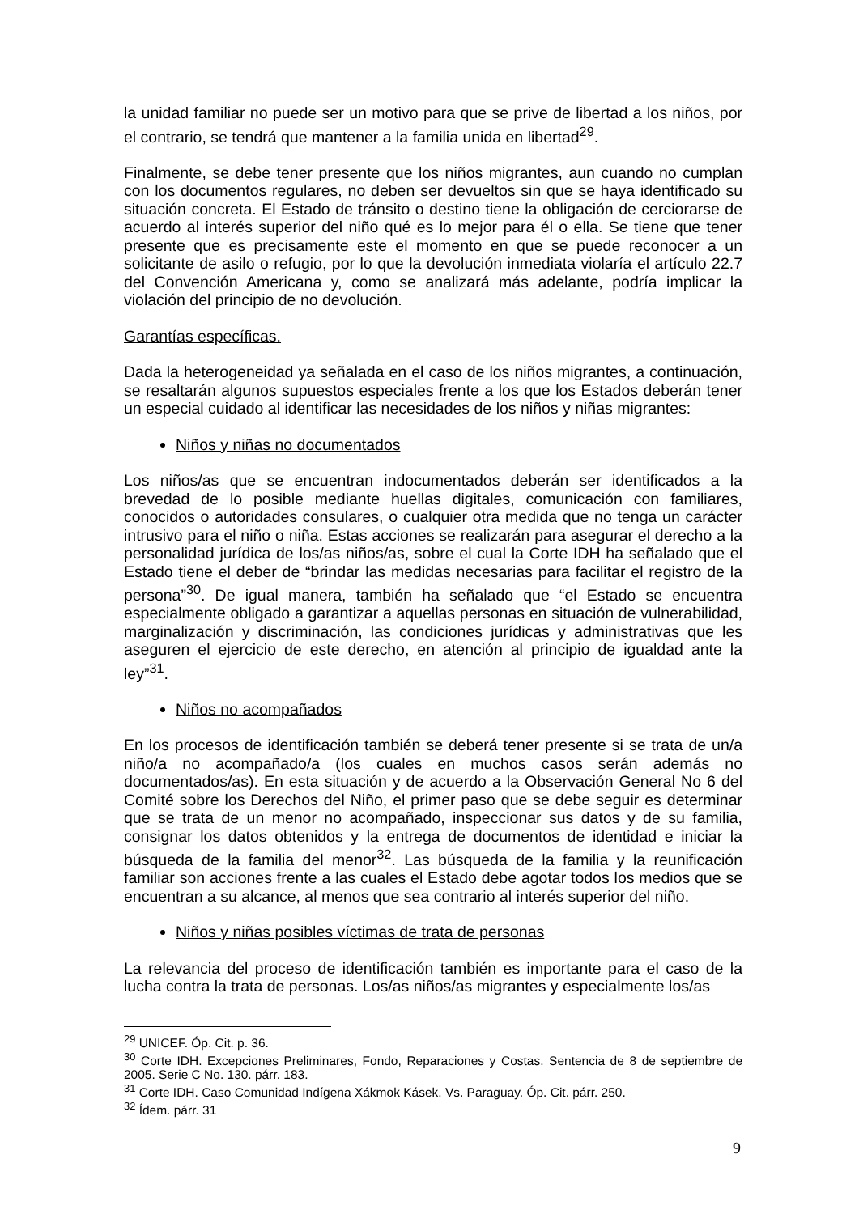la unidad familiar no puede ser un motivo para que se prive de libertad a los niños, por el contrario, se tendrá que mantener a la familia unida en libertad<sup>29</sup>.
Finalmente, se debe tener presente que los niños migrantes, aun cuando no cumplan con los documentos regulares, no deben ser devueltos sin que se haya identificado su situación concreta. El Estado de tránsito o destino tiene la obligación de cerciorarse de acuerdo al interés superior del niño qué es lo mejor para él o ella. Se tiene que tener presente que es precisamente este el momento en que se puede reconocer a un solicitante de asilo o refugio, por lo que la devolución inmediata violaría el artículo 22.7 del Convención Americana y, como se analizará más adelante, podría implicar la violación del principio de no devolución.
Garantías específicas.
Dada la heterogeneidad ya señalada en el caso de los niños migrantes, a continuación, se resaltarán algunos supuestos especiales frente a los que los Estados deberán tener un especial cuidado al identificar las necesidades de los niños y niñas migrantes:
Niños y niñas no documentados
Los niños/as que se encuentran indocumentados deberán ser identificados a la brevedad de lo posible mediante huellas digitales, comunicación con familiares, conocidos o autoridades consulares, o cualquier otra medida que no tenga un carácter intrusivo para el niño o niña. Estas acciones se realizarán para asegurar el derecho a la personalidad jurídica de los/as niños/as, sobre el cual la Corte IDH ha señalado que el Estado tiene el deber de “brindar las medidas necesarias para facilitar el registro de la persona”<sup>30</sup>. De igual manera, también ha señalado que “el Estado se encuentra especialmente obligado a garantizar a aquellas personas en situación de vulnerabilidad, marginalización y discriminación, las condiciones jurídicas y administrativas que les aseguren el ejercicio de este derecho, en atención al principio de igualdad ante la ley”<sup>31</sup>.
Niños no acompañados
En los procesos de identificación también se deberá tener presente si se trata de un/a niño/a no acompañado/a (los cuales en muchos casos serán además no documentados/as). En esta situación y de acuerdo a la Observación General No 6 del Comité sobre los Derechos del Niño, el primer paso que se debe seguir es determinar que se trata de un menor no acompañado, inspeccionar sus datos y de su familia, consignar los datos obtenidos y la entrega de documentos de identidad e iniciar la búsqueda de la familia del menor<sup>32</sup>. Las búsqueda de la familia y la reunificación familiar son acciones frente a las cuales el Estado debe agotar todos los medios que se encuentran a su alcance, al menos que sea contrario al interés superior del niño.
Niños y niñas posibles víctimas de trata de personas
La relevancia del proceso de identificación también es importante para el caso de la lucha contra la trata de personas. Los/as niños/as migrantes y especialmente los/as
<sup>29</sup> UNICEF. Óp. Cit. p. 36.
<sup>30</sup> Corte IDH. Excepciones Preliminares, Fondo, Reparaciones y Costas. Sentencia de 8 de septiembre de 2005. Serie C No. 130. párr. 183.
<sup>31</sup> Corte IDH. Caso Comunidad Indígena Xákmok Kásek. Vs. Paraguay. Óp. Cit. párr. 250.
<sup>32</sup> Ídem. párr. 31
9